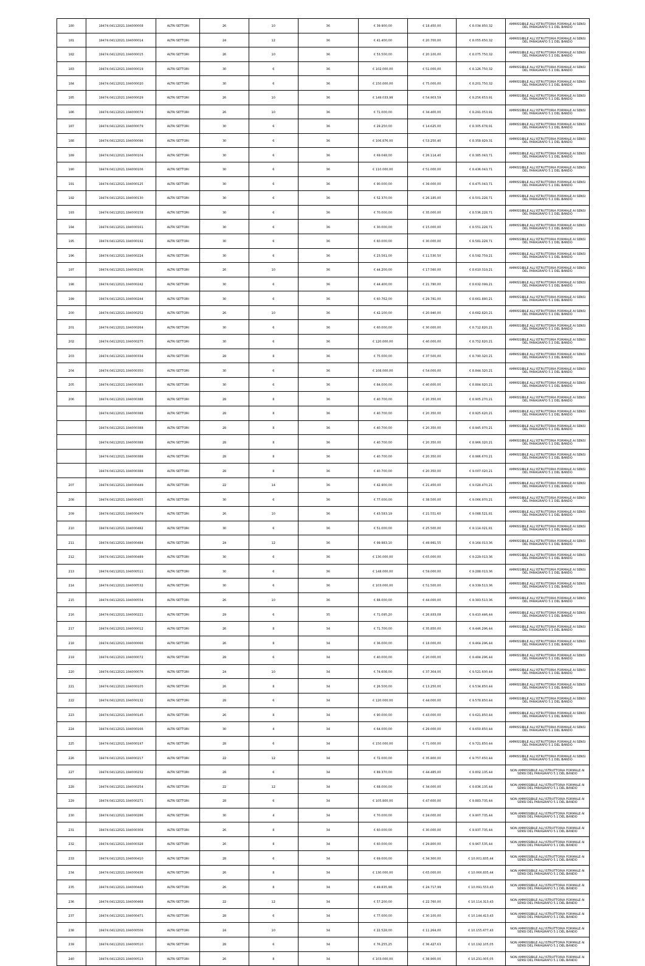| 180 | 19474.04112021.194000008 | ALTRI SETTORI | 26 | 10 | 36 | € 39.900,00 | € 18.450,00 | € 8.034.950,32 | AMMISSIBILE ALL'ISTRUTTORIA FORMALE AI SENSI DEL PARAGRAFO 5.1 DEL BANDO |
| 181 | 19474.04112021.194000014 | ALTRI SETTORI | 24 | 12 | 36 | € 41.400,00 | € 20.700,00 | € 8.055.650,32 | AMMISSIBILE ALL'ISTRUTTORIA FORMALE AI SENSI DEL PARAGRAFO 5.1 DEL BANDO |
| 182 | 19474.04112021.194000015 | ALTRI SETTORI | 26 | 10 | 36 | € 53.500,00 | € 20.100,00 | € 8.075.750,32 | AMMISSIBILE ALL'ISTRUTTORIA FORMALE AI SENSI DEL PARAGRAFO 5.1 DEL BANDO |
| 183 | 19474.04112021.194000019 | ALTRI SETTORI | 30 | 6 | 36 | € 102.000,00 | € 51.000,00 | € 8.126.750,32 | AMMISSIBILE ALL'ISTRUTTORIA FORMALE AI SENSI DEL PARAGRAFO 5.1 DEL BANDO |
| 184 | 19474.04112021.194000020 | ALTRI SETTORI | 30 | 6 | 36 | € 150.000,00 | € 75.000,00 | € 8.201.750,32 | AMMISSIBILE ALL'ISTRUTTORIA FORMALE AI SENSI DEL PARAGRAFO 5.1 DEL BANDO |
| 185 | 19474.04112021.194000029 | ALTRI SETTORI | 26 | 10 | 36 | € 149.033,98 | € 54.903,59 | € 8.256.653,91 | AMMISSIBILE ALL'ISTRUTTORIA FORMALE AI SENSI DEL PARAGRAFO 5.1 DEL BANDO |
| 186 | 19474.04112021.194000074 | ALTRI SETTORI | 26 | 10 | 36 | € 71.000,00 | € 34.400,00 | € 8.291.053,91 | AMMISSIBILE ALL'ISTRUTTORIA FORMALE AI SENSI DEL PARAGRAFO 5.1 DEL BANDO |
| 187 | 19474.04112021.194000079 | ALTRI SETTORI | 30 | 6 | 36 | € 29.250,00 | € 14.625,00 | € 8.305.678,91 | AMMISSIBILE ALL'ISTRUTTORIA FORMALE AI SENSI DEL PARAGRAFO 5.1 DEL BANDO |
| 188 | 19474.04112021.194000096 | ALTRI SETTORI | 30 | 6 | 36 | € 106.876,00 | € 53.250,40 | € 8.358.929,31 | AMMISSIBILE ALL'ISTRUTTORIA FORMALE AI SENSI DEL PARAGRAFO 5.1 DEL BANDO |
| 189 | 19474.04112021.194000104 | ALTRI SETTORI | 30 | 6 | 36 | € 69.048,00 | € 26.114,40 | € 8.385.043,71 | AMMISSIBILE ALL'ISTRUTTORIA FORMALE AI SENSI DEL PARAGRAFO 5.1 DEL BANDO |
| 190 | 19474.04112021.194000106 | ALTRI SETTORI | 30 | 6 | 36 | € 110.000,00 | € 51.000,00 | € 8.436.043,71 | AMMISSIBILE ALL'ISTRUTTORIA FORMALE AI SENSI DEL PARAGRAFO 5.1 DEL BANDO |
| 191 | 19474.04112021.194000125 | ALTRI SETTORI | 30 | 6 | 36 | € 90.000,00 | € 39.000,00 | € 8.475.043,71 | AMMISSIBILE ALL'ISTRUTTORIA FORMALE AI SENSI DEL PARAGRAFO 5.1 DEL BANDO |
| 192 | 19474.04112021.194000130 | ALTRI SETTORI | 30 | 6 | 36 | € 52.370,00 | € 26.185,00 | € 8.501.228,71 | AMMISSIBILE ALL'ISTRUTTORIA FORMALE AI SENSI DEL PARAGRAFO 5.1 DEL BANDO |
| 193 | 19474.04112021.194000158 | ALTRI SETTORI | 30 | 6 | 36 | € 70.000,00 | € 35.000,00 | € 8.536.228,71 | AMMISSIBILE ALL'ISTRUTTORIA FORMALE AI SENSI DEL PARAGRAFO 5.1 DEL BANDO |
| 194 | 19474.04112021.194000161 | ALTRI SETTORI | 30 | 6 | 36 | € 30.000,00 | € 15.000,00 | € 8.551.228,71 | AMMISSIBILE ALL'ISTRUTTORIA FORMALE AI SENSI DEL PARAGRAFO 5.1 DEL BANDO |
| 195 | 19474.04112021.194000192 | ALTRI SETTORI | 30 | 6 | 36 | € 60.000,00 | € 30.000,00 | € 8.581.228,71 | AMMISSIBILE ALL'ISTRUTTORIA FORMALE AI SENSI DEL PARAGRAFO 5.1 DEL BANDO |
| 196 | 19474.04112021.194000224 | ALTRI SETTORI | 30 | 6 | 36 | € 23.561,00 | € 11.530,50 | € 8.592.759,21 | AMMISSIBILE ALL'ISTRUTTORIA FORMALE AI SENSI DEL PARAGRAFO 5.1 DEL BANDO |
| 197 | 19474.04112021.194000236 | ALTRI SETTORI | 26 | 10 | 36 | € 44.200,00 | € 17.560,00 | € 8.610.319,21 | AMMISSIBILE ALL'ISTRUTTORIA FORMALE AI SENSI DEL PARAGRAFO 5.1 DEL BANDO |
| 198 | 19474.04112021.194000242 | ALTRI SETTORI | 30 | 6 | 36 | € 44.400,00 | € 21.780,00 | € 8.632.099,21 | AMMISSIBILE ALL'ISTRUTTORIA FORMALE AI SENSI DEL PARAGRAFO 5.1 DEL BANDO |
| 199 | 19474.04112021.194000244 | ALTRI SETTORI | 30 | 6 | 36 | € 60.762,00 | € 29.781,00 | € 8.661.880,21 | AMMISSIBILE ALL'ISTRUTTORIA FORMALE AI SENSI DEL PARAGRAFO 5.1 DEL BANDO |
| 200 | 19474.04112021.194000252 | ALTRI SETTORI | 26 | 10 | 36 | € 42.100,00 | € 20.940,00 | € 8.682.820,21 | AMMISSIBILE ALL'ISTRUTTORIA FORMALE AI SENSI DEL PARAGRAFO 5.1 DEL BANDO |
| 201 | 19474.04112021.194000264 | ALTRI SETTORI | 30 | 6 | 36 | € 60.000,00 | € 30.000,00 | € 8.712.820,21 | AMMISSIBILE ALL'ISTRUTTORIA FORMALE AI SENSI DEL PARAGRAFO 5.1 DEL BANDO |
| 202 | 19474.04112021.194000275 | ALTRI SETTORI | 30 | 6 | 36 | € 120.000,00 | € 40.000,00 | € 8.752.820,21 | AMMISSIBILE ALL'ISTRUTTORIA FORMALE AI SENSI DEL PARAGRAFO 5.1 DEL BANDO |
| 203 | 19474.04112021.194000334 | ALTRI SETTORI | 28 | 8 | 36 | € 75.000,00 | € 37.500,00 | € 8.790.320,21 | AMMISSIBILE ALL'ISTRUTTORIA FORMALE AI SENSI DEL PARAGRAFO 5.1 DEL BANDO |
| 204 | 19474.04112021.194000350 | ALTRI SETTORI | 30 | 6 | 36 | € 108.000,00 | € 54.000,00 | € 8.844.320,21 | AMMISSIBILE ALL'ISTRUTTORIA FORMALE AI SENSI DEL PARAGRAFO 5.1 DEL BANDO |
| 205 | 19474.04112021.194000383 | ALTRI SETTORI | 30 | 6 | 36 | € 84.000,00 | € 40.600,00 | € 8.884.920,21 | AMMISSIBILE ALL'ISTRUTTORIA FORMALE AI SENSI DEL PARAGRAFO 5.1 DEL BANDO |
| 206 | 19474.04112021.194000388 | ALTRI SETTORI | 28 | 8 | 36 | € 40.700,00 | € 20.350,00 | € 8.905.270,21 | AMMISSIBILE ALL'ISTRUTTORIA FORMALE AI SENSI DEL PARAGRAFO 5.1 DEL BANDO |
| | 19474.04112021.194000388 | ALTRI SETTORI | 28 | 8 | 36 | € 40.700,00 | € 20.350,00 | € 8.925.620,21 | AMMISSIBILE ALL'ISTRUTTORIA FORMALE AI SENSI DEL PARAGRAFO 5.1 DEL BANDO |
| | 19474.04112021.194000388 | ALTRI SETTORI | 28 | 8 | 36 | € 40.700,00 | € 20.350,00 | € 8.945.970,21 | AMMISSIBILE ALL'ISTRUTTORIA FORMALE AI SENSI DEL PARAGRAFO 5.1 DEL BANDO |
| | 19474.04112021.194000388 | ALTRI SETTORI | 28 | 8 | 36 | € 40.700,00 | € 20.350,00 | € 8.966.320,21 | AMMISSIBILE ALL'ISTRUTTORIA FORMALE AI SENSI DEL PARAGRAFO 5.1 DEL BANDO |
| | 19474.04112021.194000388 | ALTRI SETTORI | 28 | 8 | 36 | € 40.700,00 | € 20.350,00 | € 8.986.670,21 | AMMISSIBILE ALL'ISTRUTTORIA FORMALE AI SENSI DEL PARAGRAFO 5.1 DEL BANDO |
| | 19474.04112021.194000388 | ALTRI SETTORI | 28 | 8 | 36 | € 40.700,00 | € 20.350,00 | € 9.007.020,21 | AMMISSIBILE ALL'ISTRUTTORIA FORMALE AI SENSI DEL PARAGRAFO 5.1 DEL BANDO |
| 207 | 19474.04112021.194000449 | ALTRI SETTORI | 22 | 14 | 36 | € 42.900,00 | € 21.450,00 | € 9.028.470,21 | AMMISSIBILE ALL'ISTRUTTORIA FORMALE AI SENSI DEL PARAGRAFO 5.1 DEL BANDO |
| 208 | 19474.04112021.194000455 | ALTRI SETTORI | 30 | 6 | 36 | € 77.000,00 | € 38.500,00 | € 9.066.970,21 | AMMISSIBILE ALL'ISTRUTTORIA FORMALE AI SENSI DEL PARAGRAFO 5.1 DEL BANDO |
| 209 | 19474.04112021.194000479 | ALTRI SETTORI | 26 | 10 | 36 | € 43.583,19 | € 21.551,60 | € 9.088.521,81 | AMMISSIBILE ALL'ISTRUTTORIA FORMALE AI SENSI DEL PARAGRAFO 5.1 DEL BANDO |
| 210 | 19474.04112021.194000482 | ALTRI SETTORI | 30 | 6 | 36 | € 51.000,00 | € 25.500,00 | € 9.114.021,81 | AMMISSIBILE ALL'ISTRUTTORIA FORMALE AI SENSI DEL PARAGRAFO 5.1 DEL BANDO |
| 211 | 19474.04112021.194000484 | ALTRI SETTORI | 24 | 12 | 36 | € 99.983,10 | € 49.991,55 | € 9.164.013,36 | AMMISSIBILE ALL'ISTRUTTORIA FORMALE AI SENSI DEL PARAGRAFO 5.1 DEL BANDO |
| 212 | 19474.04112021.194000489 | ALTRI SETTORI | 30 | 6 | 36 | € 130.000,00 | € 65.000,00 | € 9.229.013,36 | AMMISSIBILE ALL'ISTRUTTORIA FORMALE AI SENSI DEL PARAGRAFO 5.1 DEL BANDO |
| 213 | 19474.04112021.194000511 | ALTRI SETTORI | 30 | 6 | 36 | € 148.000,00 | € 59.000,00 | € 9.288.013,36 | AMMISSIBILE ALL'ISTRUTTORIA FORMALE AI SENSI DEL PARAGRAFO 5.1 DEL BANDO |
| 214 | 19474.04112021.194000532 | ALTRI SETTORI | 30 | 6 | 36 | € 103.000,00 | € 51.500,00 | € 9.339.513,36 | AMMISSIBILE ALL'ISTRUTTORIA FORMALE AI SENSI DEL PARAGRAFO 5.1 DEL BANDO |
| 215 | 19474.04112021.194000554 | ALTRI SETTORI | 26 | 10 | 36 | € 88.000,00 | € 44.000,00 | € 9.383.513,36 | AMMISSIBILE ALL'ISTRUTTORIA FORMALE AI SENSI DEL PARAGRAFO 5.1 DEL BANDO |
| 216 | 19474.04112021.194000221 | ALTRI SETTORI | 29 | 6 | 35 | € 71.095,20 | € 26.933,08 | € 9.410.446,44 | AMMISSIBILE ALL'ISTRUTTORIA FORMALE AI SENSI DEL PARAGRAFO 5.1 DEL BANDO |
| 217 | 19474.04112021.194000012 | ALTRI SETTORI | 26 | 8 | 34 | € 71.700,00 | € 35.850,00 | € 9.446.296,44 | AMMISSIBILE ALL'ISTRUTTORIA FORMALE AI SENSI DEL PARAGRAFO 5.1 DEL BANDO |
| 218 | 19474.04112021.194000066 | ALTRI SETTORI | 26 | 8 | 34 | € 36.000,00 | € 18.000,00 | € 9.464.296,44 | AMMISSIBILE ALL'ISTRUTTORIA FORMALE AI SENSI DEL PARAGRAFO 5.1 DEL BANDO |
| 219 | 19474.04112021.194000072 | ALTRI SETTORI | 28 | 6 | 34 | € 40.000,00 | € 20.000,00 | € 9.484.296,44 | AMMISSIBILE ALL'ISTRUTTORIA FORMALE AI SENSI DEL PARAGRAFO 5.1 DEL BANDO |
| 220 | 19474.04112021.194000076 | ALTRI SETTORI | 24 | 10 | 34 | € 74.608,00 | € 37.304,00 | € 9.521.600,44 | AMMISSIBILE ALL'ISTRUTTORIA FORMALE AI SENSI DEL PARAGRAFO 5.1 DEL BANDO |
| 221 | 19474.04112021.194000105 | ALTRI SETTORI | 26 | 8 | 34 | € 26.500,00 | € 13.250,00 | € 9.534.850,44 | AMMISSIBILE ALL'ISTRUTTORIA FORMALE AI SENSI DEL PARAGRAFO 5.1 DEL BANDO |
| 222 | 19474.04112021.194000132 | ALTRI SETTORI | 28 | 6 | 34 | € 120.000,00 | € 44.000,00 | € 9.578.850,44 | AMMISSIBILE ALL'ISTRUTTORIA FORMALE AI SENSI DEL PARAGRAFO 5.1 DEL BANDO |
| 223 | 19474.04112021.194000145 | ALTRI SETTORI | 26 | 8 | 34 | € 90.000,00 | € 43.000,00 | € 9.621.850,44 | AMMISSIBILE ALL'ISTRUTTORIA FORMALE AI SENSI DEL PARAGRAFO 5.1 DEL BANDO |
| 224 | 19474.04112021.194000166 | ALTRI SETTORI | 30 | 4 | 34 | € 64.000,00 | € 29.000,00 | € 9.650.850,44 | AMMISSIBILE ALL'ISTRUTTORIA FORMALE AI SENSI DEL PARAGRAFO 5.1 DEL BANDO |
| 225 | 19474.04112021.194000197 | ALTRI SETTORI | 28 | 6 | 34 | € 150.000,00 | € 71.000,00 | € 9.721.850,44 | AMMISSIBILE ALL'ISTRUTTORIA FORMALE AI SENSI DEL PARAGRAFO 5.1 DEL BANDO |
| 226 | 19474.04112021.194000217 | ALTRI SETTORI | 22 | 12 | 34 | € 72.000,00 | € 35.800,00 | € 9.757.650,44 | AMMISSIBILE ALL'ISTRUTTORIA FORMALE AI SENSI DEL PARAGRAFO 5.1 DEL BANDO |
| 227 | 19474.04112021.194000232 | ALTRI SETTORI | 28 | 6 | 34 | € 89.370,00 | € 44.485,00 | € 9.802.135,44 | NON AMMISSIBILE ALL'ISTRUTTORIA FORMALE AI SENSI DEL PARAGRAFO 5.1 DEL BANDO |
| 228 | 19474.04112021.194000254 | ALTRI SETTORI | 22 | 12 | 34 | € 68.000,00 | € 34.000,00 | € 9.836.135,44 | NON AMMISSIBILE ALL'ISTRUTTORIA FORMALE AI SENSI DEL PARAGRAFO 5.1 DEL BANDO |
| 229 | 19474.04112021.194000271 | ALTRI SETTORI | 28 | 6 | 34 | € 105.800,00 | € 47.600,00 | € 9.883.735,44 | NON AMMISSIBILE ALL'ISTRUTTORIA FORMALE AI SENSI DEL PARAGRAFO 5.1 DEL BANDO |
| 230 | 19474.04112021.194000286 | ALTRI SETTORI | 30 | 4 | 34 | € 70.000,00 | € 24.000,00 | € 9.907.735,44 | NON AMMISSIBILE ALL'ISTRUTTORIA FORMALE AI SENSI DEL PARAGRAFO 5.1 DEL BANDO |
| 231 | 19474.04112021.194000308 | ALTRI SETTORI | 26 | 8 | 34 | € 60.000,00 | € 30.000,00 | € 9.937.735,44 | NON AMMISSIBILE ALL'ISTRUTTORIA FORMALE AI SENSI DEL PARAGRAFO 5.1 DEL BANDO |
| 232 | 19474.04112021.194000328 | ALTRI SETTORI | 26 | 8 | 34 | € 60.000,00 | € 29.800,00 | € 9.967.535,44 | NON AMMISSIBILE ALL'ISTRUTTORIA FORMALE AI SENSI DEL PARAGRAFO 5.1 DEL BANDO |
| 233 | 19474.04112021.194000410 | ALTRI SETTORI | 28 | 6 | 34 | € 69.000,00 | € 34.300,00 | € 10.001.835,44 | NON AMMISSIBILE ALL'ISTRUTTORIA FORMALE AI SENSI DEL PARAGRAFO 5.1 DEL BANDO |
| 234 | 19474.04112021.194000436 | ALTRI SETTORI | 26 | 8 | 34 | € 130.000,00 | € 65.000,00 | € 10.066.835,44 | NON AMMISSIBILE ALL'ISTRUTTORIA FORMALE AI SENSI DEL PARAGRAFO 5.1 DEL BANDO |
| 235 | 19474.04112021.194000443 | ALTRI SETTORI | 26 | 8 | 34 | € 49.835,98 | € 24.717,99 | € 10.091.553,43 | NON AMMISSIBILE ALL'ISTRUTTORIA FORMALE AI SENSI DEL PARAGRAFO 5.1 DEL BANDO |
| 236 | 19474.04112021.194000468 | ALTRI SETTORI | 22 | 12 | 34 | € 57.200,00 | € 22.760,00 | € 10.114.313,43 | NON AMMISSIBILE ALL'ISTRUTTORIA FORMALE AI SENSI DEL PARAGRAFO 5.1 DEL BANDO |
| 237 | 19474.04112021.194000471 | ALTRI SETTORI | 28 | 6 | 34 | € 77.000,00 | € 30.100,00 | € 10.144.413,43 | NON AMMISSIBILE ALL'ISTRUTTORIA FORMALE AI SENSI DEL PARAGRAFO 5.1 DEL BANDO |
| 238 | 19474.04112021.194000506 | ALTRI SETTORI | 24 | 10 | 34 | € 22.528,00 | € 11.264,00 | € 10.155.677,43 | NON AMMISSIBILE ALL'ISTRUTTORIA FORMALE AI SENSI DEL PARAGRAFO 5.1 DEL BANDO |
| 239 | 19474.04112021.194000510 | ALTRI SETTORI | 28 | 6 | 34 | € 76.255,25 | € 36.427,63 | € 10.192.105,05 | NON AMMISSIBILE ALL'ISTRUTTORIA FORMALE AI SENSI DEL PARAGRAFO 5.1 DEL BANDO |
| 240 | 19474.04112021.194000513 | ALTRI SETTORI | 26 | 8 | 34 | € 103.000,00 | € 38.900,00 | € 10.231.005,05 | NON AMMISSIBILE ALL'ISTRUTTORIA FORMALE AI SENSI DEL PARAGRAFO 5.1 DEL BANDO |